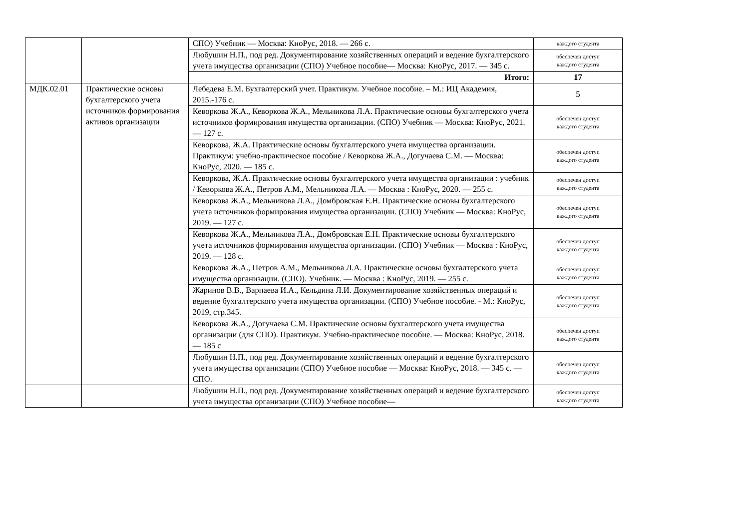| | | СПО) Учебник — Москва: КноРус, 2018. — 266 с. | каждого студента |
| | | Любушин Н.П., под ред. Документирование хозяйственных операций и ведение бухгалтерского учета имущества организации (СПО) Учебное пособие— Москва: КноРус, 2017. — 345 с. | обеспечен доступ каждого студента |
| | | Итого: | 17 |
| МДК.02.01 | Практические основы бухгалтерского учета источников формирования активов организации | Лебедева Е.М. Бухгалтерский учет. Практикум. Учебное пособие. – М.: ИЦ Академия, 2015.-176 с. | 5 |
| | | Кеворкова Ж.А., Кеворкова Ж.А., Мельникова Л.А. Практические основы бухгалтерского учета источников формирования имущества организации. (СПО) Учебник — Москва: КноРус, 2021. — 127 с. | обеспечен доступ каждого студента |
| | | Кеворкова, Ж.А. Практические основы бухгалтерского учета имущества организации. Практикум: учебно-практическое пособие / Кеворкова Ж.А., Догучаева С.М. — Москва: КноРус, 2020. — 185 с. | обеспечен доступ каждого студента |
| | | Кеворкова, Ж.А. Практические основы бухгалтерского учета имущества организации : учебник / Кеворкова Ж.А., Петров А.М., Мельникова Л.А. — Москва : КноРус, 2020. — 255 с. | обеспечен доступ каждого студента |
| | | Кеворкова Ж.А., Мельникова Л.А., Домбровская Е.Н. Практические основы бухгалтерского учета источников формирования имущества организации. (СПО) Учебник — Москва: КноРус, 2019. — 127 с. | обеспечен доступ каждого студента |
| | | Кеворкова Ж.А., Мельникова Л.А., Домбровская Е.Н. Практические основы бухгалтерского учета источников формирования имущества организации. (СПО) Учебник — Москва : КноРус, 2019. — 128 с. | обеспечен доступ каждого студента |
| | | Кеворкова Ж.А., Петров А.М., Мельникова Л.А. Практические основы бухгалтерского учета имущества организации. (СПО). Учебник. — Москва : КноРус, 2019. — 255 с. | обеспечен доступ каждого студента |
| | | Жаринов В.В., Варпаева И.А., Кельдина Л.И. Документирование хозяйственных операций и ведение бухгалтерского учета имущества организации. (СПО) Учебное пособие. - М.: КноРус, 2019, стр.345. | обеспечен доступ каждого студента |
| | | Кеворкова Ж.А., Догучаева С.М. Практические основы бухгалтерского учета имущества организации (для СПО). Практикум. Учебно-практическое пособие. — Москва: КноРус, 2018. — 185 с | обеспечен доступ каждого студента |
| | | Любушин Н.П., под ред. Документирование хозяйственных операций и ведение бухгалтерского учета имущества организации (СПО) Учебное пособие — Москва: КноРус, 2018. — 345 с. — СПО. | обеспечен доступ каждого студента |
| | | Любушин Н.П., под ред. Документирование хозяйственных операций и ведение бухгалтерского учета имущества организации (СПО) Учебное пособие— | обеспечен доступ каждого студента |